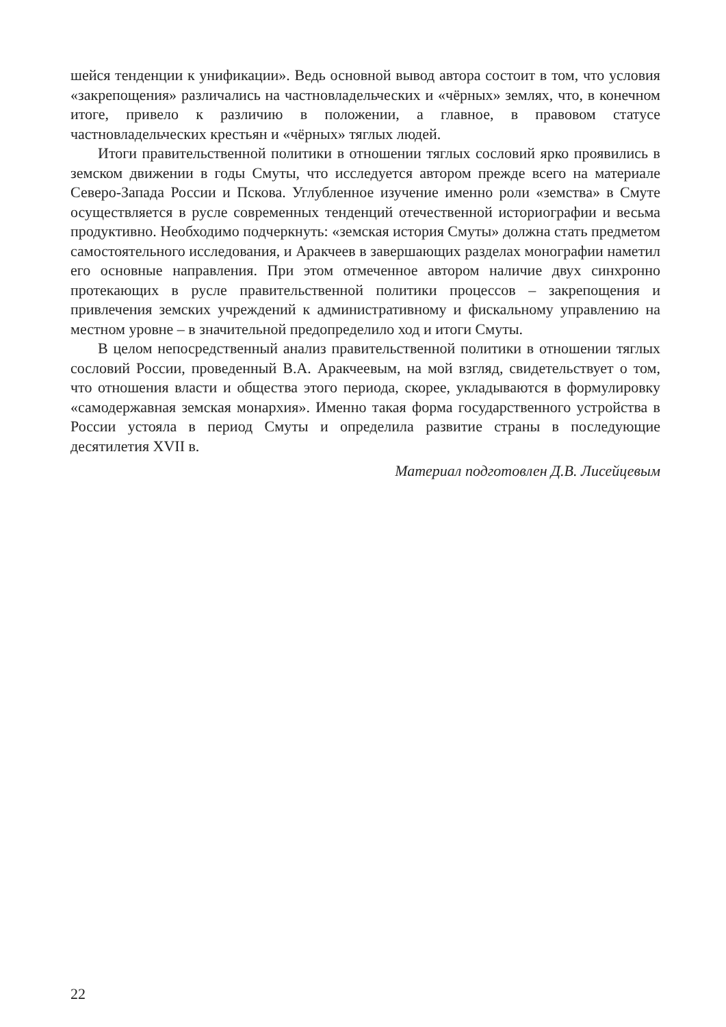шейся тенденции к унификации». Ведь основной вывод автора состоит в том, что условия «закрепощения» различались на частновладельческих и «чёрных» землях, что, в конечном итоге, привело к различию в положении, а главное, в правовом статусе частновладельческих крестьян и «чёрных» тяглых людей.
Итоги правительственной политики в отношении тяглых сословий ярко проявились в земском движении в годы Смуты, что исследуется автором прежде всего на материале Северо-Запада России и Пскова. Углубленное изучение именно роли «земства» в Смуте осуществляется в русле современных тенденций отечественной историографии и весьма продуктивно. Необходимо подчеркнуть: «земская история Смуты» должна стать предметом самостоятельного исследования, и Аракчеев в завершающих разделах монографии наметил его основные направления. При этом отмеченное автором наличие двух синхронно протекающих в русле правительственной политики процессов – закрепощения и привлечения земских учреждений к административному и фискальному управлению на местном уровне – в значительной предопределило ход и итоги Смуты.
В целом непосредственный анализ правительственной политики в отношении тяглых сословий России, проведенный В.А. Аракчеевым, на мой взгляд, свидетельствует о том, что отношения власти и общества этого периода, скорее, укладываются в формулировку «самодержавная земская монархия». Именно такая форма государственного устройства в России устояла в период Смуты и определила развитие страны в последующие десятилетия XVII в.
Материал подготовлен Д.В. Лисейцевым
22